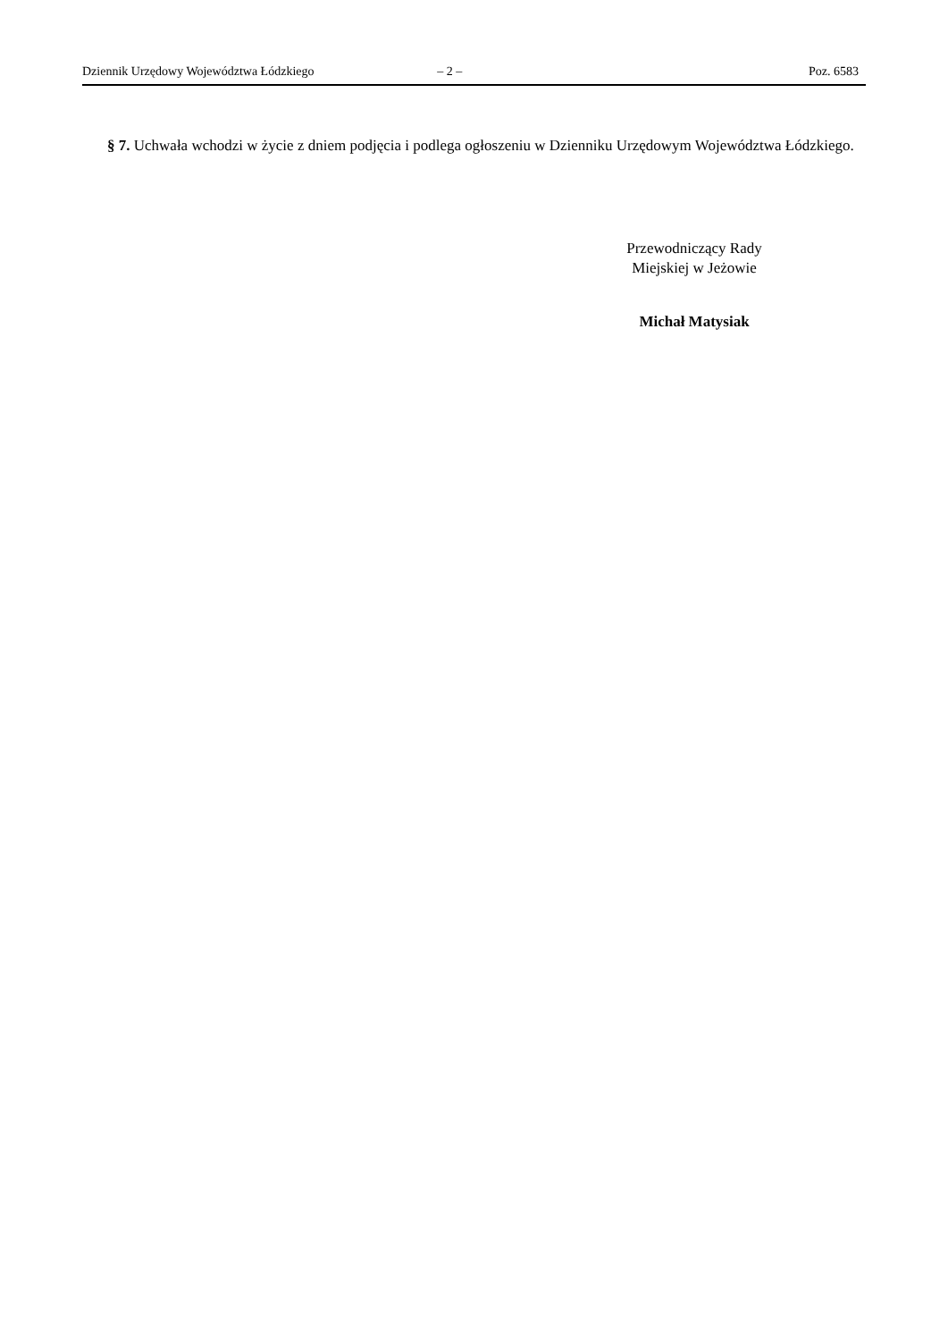Dziennik Urzędowy Województwa Łódzkiego – 2 – Poz. 6583
§ 7. Uchwała wchodzi w życie z dniem podjęcia i podlega ogłoszeniu w Dzienniku Urzędowym Województwa Łódzkiego.
Przewodniczący Rady
Miejskiej w Jeżowie
Michał Matysiak